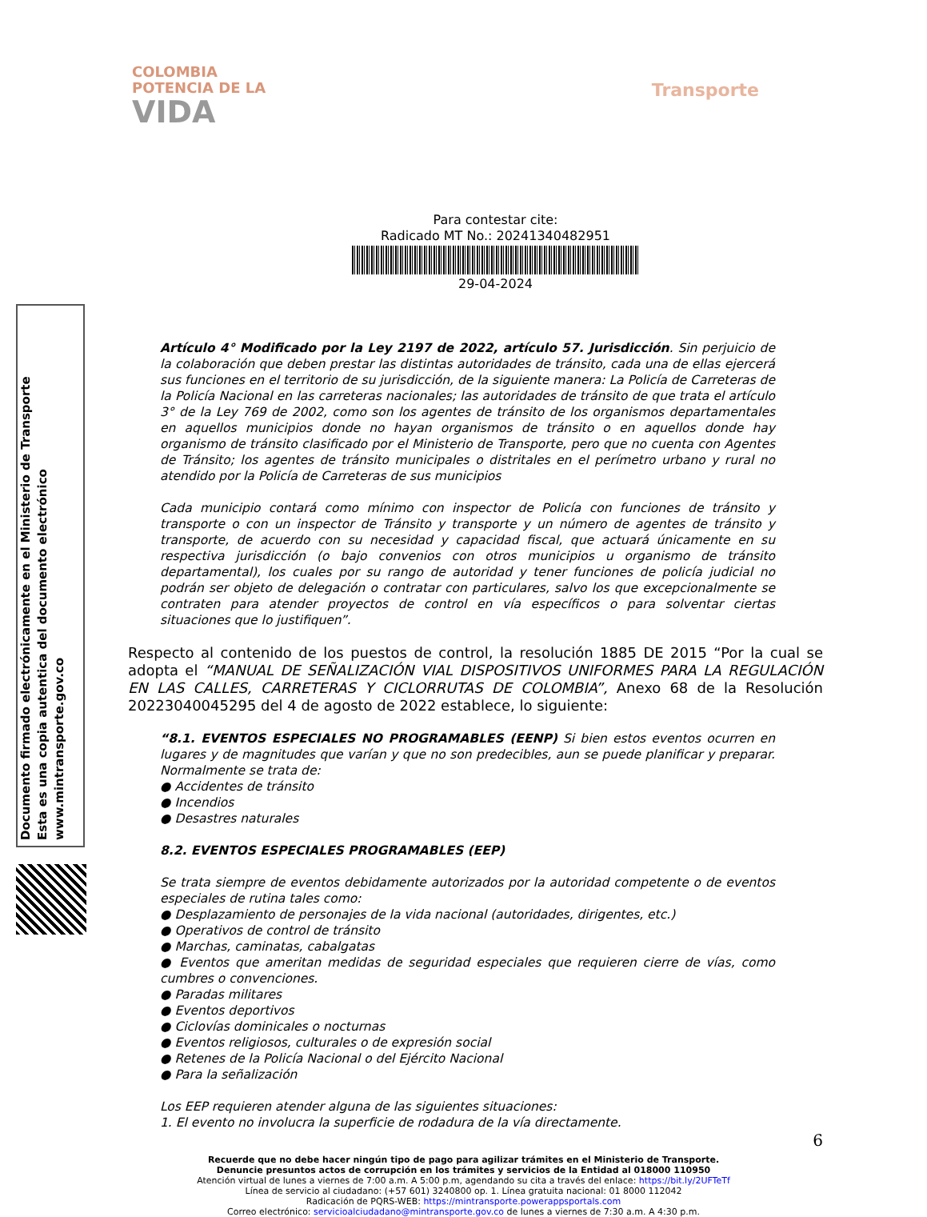COLOMBIA
POTENCIA DE LA
VIDA
Transporte
Para contestar cite:
Radicado MT No.: 20241340482951
29-04-2024
Artículo 4° Modificado por la Ley 2197 de 2022, artículo 57. Jurisdicción. Sin perjuicio de la colaboración que deben prestar las distintas autoridades de tránsito, cada una de ellas ejercerá sus funciones en el territorio de su jurisdicción, de la siguiente manera: La Policía de Carreteras de la Policía Nacional en las carreteras nacionales; las autoridades de tránsito de que trata el artículo 3° de la Ley 769 de 2002, como son los agentes de tránsito de los organismos departamentales en aquellos municipios donde no hayan organismos de tránsito o en aquellos donde hay organismo de tránsito clasificado por el Ministerio de Transporte, pero que no cuenta con Agentes de Tránsito; los agentes de tránsito municipales o distritales en el perímetro urbano y rural no atendido por la Policía de Carreteras de sus municipios
Cada municipio contará como mínimo con inspector de Policía con funciones de tránsito y transporte o con un inspector de Tránsito y transporte y un número de agentes de tránsito y transporte, de acuerdo con su necesidad y capacidad fiscal, que actuará únicamente en su respectiva jurisdicción (o bajo convenios con otros municipios u organismo de tránsito departamental), los cuales por su rango de autoridad y tener funciones de policía judicial no podrán ser objeto de delegación o contratar con particulares, salvo los que excepcionalmente se contraten para atender proyectos de control en vía específicos o para solventar ciertas situaciones que lo justifiquen”.
Respecto al contenido de los puestos de control, la resolución 1885 DE 2015 “Por la cual se adopta el “MANUAL DE SEÑALIZACIÓN VIAL DISPOSITIVOS UNIFORMES PARA LA REGULACIÓN EN LAS CALLES, CARRETERAS Y CICLORRUTAS DE COLOMBIA”, Anexo 68 de la Resolución 20223040045295 del 4 de agosto de 2022 establece, lo siguiente:
“8.1. EVENTOS ESPECIALES NO PROGRAMABLES (EENP) Si bien estos eventos ocurren en lugares y de magnitudes que varían y que no son predecibles, aun se puede planificar y preparar. Normalmente se trata de:
● Accidentes de tránsito
● Incendios
● Desastres naturales
8.2. EVENTOS ESPECIALES PROGRAMABLES (EEP)
Se trata siempre de eventos debidamente autorizados por la autoridad competente o de eventos especiales de rutina tales como:
● Desplazamiento de personajes de la vida nacional (autoridades, dirigentes, etc.)
● Operativos de control de tránsito
● Marchas, caminatas, cabalgatas
● Eventos que ameritan medidas de seguridad especiales que requieren cierre de vías, como cumbres o convenciones.
● Paradas militares
● Eventos deportivos
● Ciclovías dominicales o nocturnas
● Eventos religiosos, culturales o de expresión social
● Retenes de la Policía Nacional o del Ejército Nacional
● Para la señalización
Los EEP requieren atender alguna de las siguientes situaciones:
1. El evento no involucra la superficie de rodadura de la vía directamente.
6
Recuerde que no debe hacer ningún tipo de pago para agilizar trámites en el Ministerio de Transporte.
Denuncie presuntos actos de corrupción en los trámites y servicios de la Entidad al 018000 110950
Atención virtual de lunes a viernes de 7:00 a.m. A 5:00 p.m, agendando su cita a través del enlace: https://bit.ly/2UFTeTf
Línea de servicio al ciudadano: (+57 601) 3240800 op. 1. Línea gratuita nacional: 01 8000 112042
Radicación de PQRS-WEB: https://mintransporte.powerappsportals.com
Correo electrónico: servicioalciudadano@mintransporte.gov.co de lunes a viernes de 7:30 a.m. A 4:30 p.m.
Documento firmado electrónicamente en el Ministerio de Transporte
Esta es una copia autentica del documento electrónico
www.mintransporte.gov.co